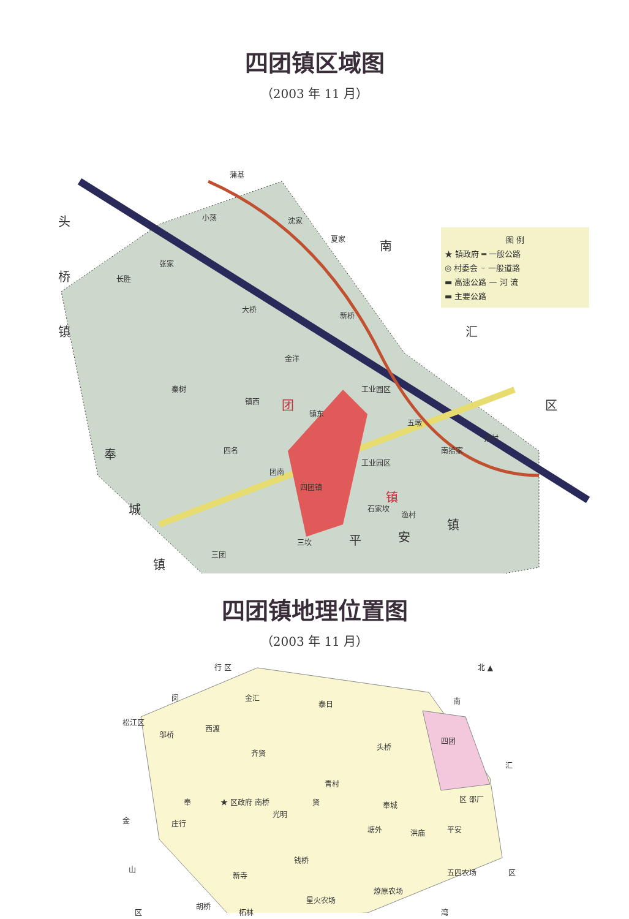四团镇区域图
（2003 年 11 月）
图 例
★ 镇政府 ═ 一般公路
◎ 村委会 ┈ 一般道路
▬ 高速公路 — 河 流
▬ 主要公路
头
桥
镇
南
汇
区
奉
城
镇
平 安
镇
蒲基
小荡 沈家
夏家
张家
长胜
大桥
新桥
金洋
秦树
镇西
镇东
工业园区
五墩
四名
团南
四团镇
工业园区
南拾家
拾村
石家坎
渔村
三坎
三团
团
镇
四团镇地理位置图
（2003 年 11 月）
行 区 北 ▲
闵 金汇
泰日 南
松江区
邬桥
西渡
齐贤
头桥
四团
汇
青村
奉 ★ 区政府 南桥
光明
贤 奉城
区 邵厂
金 庄行
塘外 洪庙 平安
钱桥
山
新寺 五四农场 区
燎原农场
星火农场
胡桥
柘林
区 湾